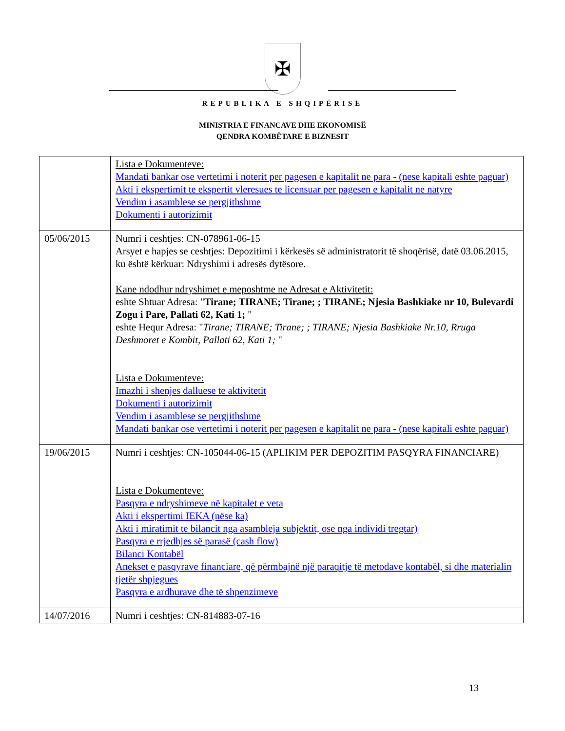✠
REPUBLIKA E SHQIPËRISË
MINISTRIA E FINANCAVE DHE EKONOMISË
QENDRA KOMBËTARE E BIZNESIT
| | Lista e Dokumenteve: Mandati bankar ose vertetimi i noterit per pagesen e kapitalit ne para - (nese kapitali eshte paguar) Akti i ekspertimit te ekspertit vleresues te licensuar per pagesen e kapitalit ne natyre Vendim i asamblese se pergjithshme Dokumenti i autorizimit |
| 05/06/2015 | Numri i ceshtjes: CN-078961-06-15 Arsyet e hapjes se ceshtjes: Depozitimi i kërkesës së administratorit të shoqërisë, datë 03.06.2015, ku është kërkuar: Ndryshimi i adresës dytësore. Kane ndodhur ndryshimet e meposhtme ne Adresat e Aktivitetit: eshte Shtuar Adresa: " Tirane; TIRANE; Tirane; ; TIRANE; Njesia Bashkiake nr 10, Bulevardi Zogu i Pare, Pallati 62, Kati 1; " eshte Hequr Adresa: " Tirane; TIRANE; Tirane; ; TIRANE; Njesia Bashkiake Nr.10, Rruga Deshmoret e Kombit, Pallati 62, Kati 1; " Lista e Dokumenteve: Imazhi i shenjes dalluese te aktivitetit Dokumenti i autorizimit Vendim i asamblese se pergjithshme Mandati bankar ose vertetimi i noterit per pagesen e kapitalit ne para - (nese kapitali eshte paguar) |
| 19/06/2015 | Numri i ceshtjes: CN-105044-06-15 (APLIKIM PER DEPOZITIM PASQYRA FINANCIARE) Lista e Dokumenteve: Pasqyra e ndryshimeve në kapitalet e veta Akti i ekspertimi IEKA (nëse ka) Akti i miratimit te bilancit nga asambleja subjektit, ose nga individi tregtar) Pasqyra e rrjedhjes së parasë (cash flow) Bilanci Kontabël Anekset e pasqyrave financiare, që përmbajnë një paraqitje të metodave kontabël, si dhe materialin tjetër shpjegues Pasqyra e ardhurave dhe të shpenzimeve |
| 14/07/2016 | Numri i ceshtjes: CN-814883-07-16 |
13